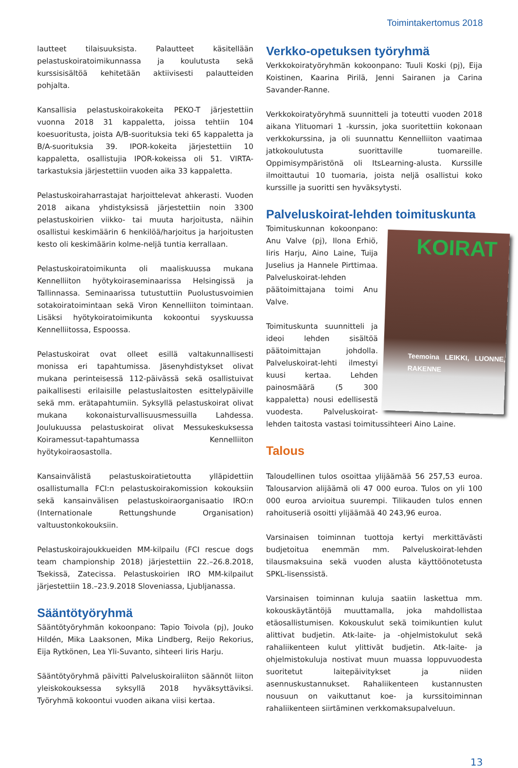Toimintakertomus 2018
lautteet tilaisuuksista. Palautteet käsitellään pelastuskoiratoimikunnassa ja koulutusta sekä kurssisisältöä kehitetään aktiivisesti palautteiden pohjalta.
Kansallisia pelastuskoirakokeita PEKO-T järjestettiin vuonna 2018 31 kappaletta, joissa tehtiin 104 koesuoritusta, joista A/B-suorituksia teki 65 kappaletta ja B/A-suorituksia 39. IPOR-kokeita järjestettiin 10 kappaletta, osallistujia IPOR-kokeissa oli 51. VIRTA-tarkastuksia järjestettiin vuoden aika 33 kappaletta.
Pelastuskoiraharrastajat harjoittelevat ahkerasti. Vuoden 2018 aikana yhdistyksissä järjestettiin noin 3300 pelastuskoirien viikko- tai muuta harjoitusta, näihin osallistui keskimäärin 6 henkilöä/harjoitus ja harjoitusten kesto oli keskimäärin kolme-neljä tuntia kerrallaan.
Pelastuskoiratoimikunta oli maaliskuussa mukana Kennelliiton hyötykoiraseminaarissa Helsingissä ja Tallinnassa. Seminaarissa tutustuttiin Puolustusvoimien sotakoiratoimintaan sekä Viron Kennelliiton toimintaan. Lisäksi hyötykoiratoimikunta kokoontui syyskuussa Kennelliitossa, Espoossa.
Pelastuskoirat ovat olleet esillä valtakunnallisesti monissa eri tapahtumissa. Jäsenyhdistykset olivat mukana perinteisessä 112-päivässä sekä osallistuivat paikallisesti erilaisille pelastuslaitosten esittelypäiville sekä mm. erätapahtumiin. Syksyllä pelastuskoirat olivat mukana kokonaisturvallisuusmessuilla Lahdessa. Joulukuussa pelastuskoirat olivat Messukeskuksessa Koiramessut-tapahtumassa Kennelliiton hyötykoiraosastolla.
Kansainvälistä pelastuskoiratietoutta ylläpidettiin osallistumalla FCI:n pelastuskoirakomission kokouksiin sekä kansainvälisen pelastuskoiraorganisaatio IRO:n (Internationale Rettungshunde Organisation) valtuustonkokouksiin.
Pelastuskoirajoukkueiden MM-kilpailu (FCI rescue dogs team championship 2018) järjestettiin 22.–26.8.2018, Tsekissä, Zatecissa. Pelastuskoirien IRO MM-kilpailut järjestettiin 18.–23.9.2018 Sloveniassa, Ljubljanassa.
Sääntötyöryhmä
Sääntötyöryhmän kokoonpano: Tapio Toivola (pj), Jouko Hildén, Mika Laaksonen, Mika Lindberg, Reijo Rekorius, Eija Rytkönen, Lea Yli-Suvanto, sihteeri Iiris Harju.
Sääntötyöryhmä päivitti Palveluskoiraliiton säännöt liiton yleiskokouksessa syksyllä 2018 hyväksyttäviksi. Työryhmä kokoontui vuoden aikana viisi kertaa.
Verkko-opetuksen työryhmä
Verkkokoiratyöryhmän kokoonpano: Tuuli Koski (pj), Eija Koistinen, Kaarina Pirilä, Jenni Sairanen ja Carina Savander-Ranne.
Verkkokoiratyöryhmä suunnitteli ja toteutti vuoden 2018 aikana Ylituomari 1 -kurssin, joka suoritettiin kokonaan verkkokurssina, ja oli suunnattu Kennelliiton vaatimaa jatkokoulutusta suorittaville tuomareille. Oppimisympäristönä oli ItsLearning-alusta. Kurssille ilmoittautui 10 tuomaria, joista neljä osallistui koko kurssille ja suoritti sen hyväksytysti.
Palveluskoirat-lehden toimituskunta
KOIRAT
Teemoina LEIKKI, LUONNE, RAKENNE
Toimituskunnan kokoonpano: Anu Valve (pj), Ilona Erhiö, Iiris Harju, Aino Laine, Tuija Juselius ja Hannele Pirttimaa. Palveluskoirat-lehden päätoimittajana toimi Anu Valve.
Toimituskunta suunnitteli ja ideoi lehden sisältöä päätoimittajan johdolla. Palveluskoirat-lehti ilmestyi kuusi kertaa. Lehden painosmäärä (5 300 kappaletta) nousi edellisestä vuodesta. Palveluskoirat-lehden taitosta vastasi toimitussihteeri Aino Laine.
Talous
Taloudellinen tulos osoittaa ylijäämää 56 257,53 euroa. Talousarvion alijäämä oli 47 000 euroa. Tulos on yli 100 000 euroa arvioitua suurempi. Tilikauden tulos ennen rahoituseriä osoitti ylijäämää 40 243,96 euroa.
Varsinaisen toiminnan tuottoja kertyi merkittävästi budjetoitua enemmän mm. Palveluskoirat-lehden tilausmaksuina sekä vuoden alusta käyttöönotetusta SPKL-lisenssistä.
Varsinaisen toiminnan kuluja saatiin laskettua mm. kokouskäytäntöjä muuttamalla, joka mahdollistaa etäosallistumisen. Kokouskulut sekä toimikuntien kulut alittivat budjetin. Atk-laite- ja -ohjelmistokulut sekä rahaliikenteen kulut ylittivät budjetin. Atk-laite- ja ohjelmistokuluja nostivat muun muassa loppuvuodesta suoritetut laitepäivitykset ja niiden asennuskustannukset. Rahaliikenteen kustannusten nousuun on vaikuttanut koe- ja kurssitoiminnan rahaliikenteen siirtäminen verkkomaksupalveluun.
13